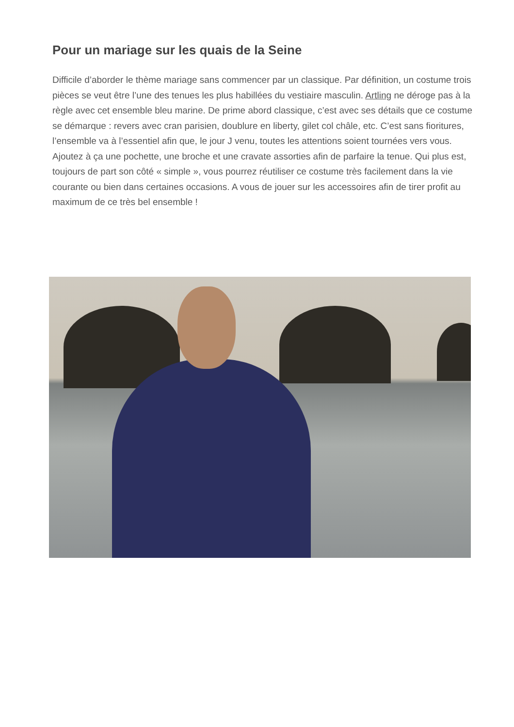Pour un mariage sur les quais de la Seine
Difficile d’aborder le thème mariage sans commencer par un classique. Par définition, un costume trois pièces se veut être l’une des tenues les plus habillées du vestiaire masculin. Artling ne déroge pas à la règle avec cet ensemble bleu marine. De prime abord classique, c’est avec ses détails que ce costume se démarque : revers avec cran parisien, doublure en liberty, gilet col châle, etc. C’est sans fioritures, l’ensemble va à l’essentiel afin que, le jour J venu, toutes les attentions soient tournées vers vous. Ajoutez à ça une pochette, une broche et une cravate assorties afin de parfaire la tenue. Qui plus est, toujours de part son côté « simple », vous pourrez réutiliser ce costume très facilement dans la vie courante ou bien dans certaines occasions. A vous de jouer sur les accessoires afin de tirer profit au maximum de ce très bel ensemble !